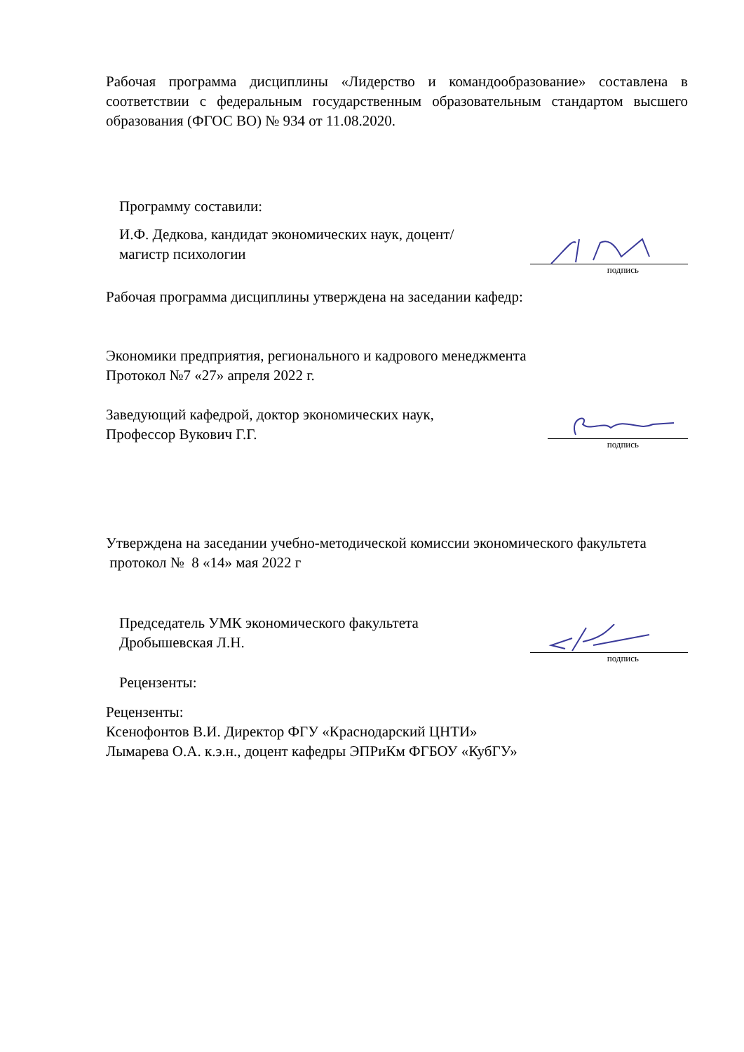Рабочая программа дисциплины «Лидерство и командообразование» составлена в соответствии с федеральным государственным образовательным стандартом высшего образования (ФГОС ВО) № 934 от 11.08.2020.
Программу составили:
И.Ф. Дедкова, кандидат экономических наук, доцент/
магистр психологии
подпись
Рабочая программа дисциплины утверждена на заседании кафедр:
Экономики предприятия, регионального и кадрового менеджмента
Протокол №7 «27» апреля 2022 г.
Заведующий кафедрой, доктор экономических наук,
Профессор Вукович Г.Г.
подпись
Утверждена на заседании учебно-методической комиссии экономического факультета протокол № 8 «14» мая 2022 г
Председатель УМК экономического факультета
Дробышевская Л.Н.
подпись
Рецензенты:
Рецензенты:
Ксенофонтов В.И. Директор ФГУ «Краснодарский ЦНТИ»
Лымарева О.А. к.э.н., доцент кафедры ЭПРиКм ФГБОУ «КубГУ»